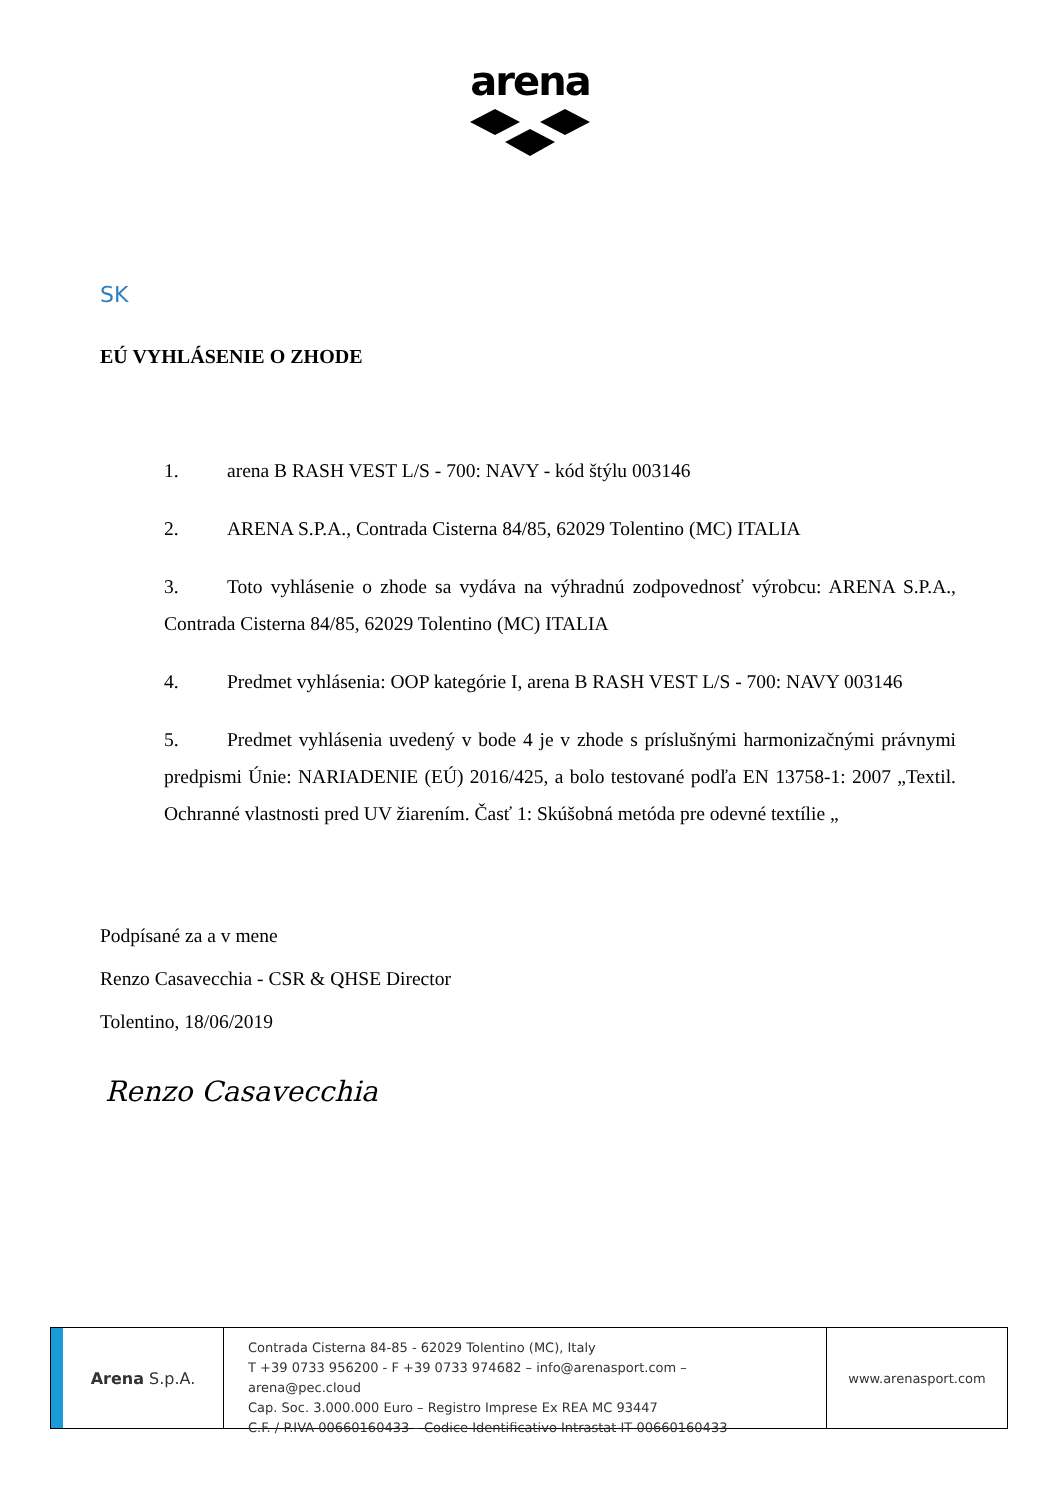arena
SK
EÚ VYHLÁSENIE O ZHODE
1. arena B RASH VEST L/S - 700: NAVY - kód štýlu 003146
2. ARENA S.P.A., Contrada Cisterna 84/85, 62029 Tolentino (MC) ITALIA
3. Toto vyhlásenie o zhode sa vydáva na výhradnú zodpovednosť výrobcu: ARENA S.P.A., Contrada Cisterna 84/85, 62029 Tolentino (MC) ITALIA
4. Predmet vyhlásenia: OOP kategórie I, arena B RASH VEST L/S - 700: NAVY 003146
5. Predmet vyhlásenia uvedený v bode 4 je v zhode s príslušnými harmonizačnými právnymi predpismi Únie: NARIADENIE (EÚ) 2016/425, a bolo testované podľa EN 13758-1: 2007 „Textil. Ochranné vlastnosti pred UV žiarením. Časť 1: Skúšobná metóda pre odevné textílie „
Podpísané za a v mene
Renzo Casavecchia - CSR & QHSE Director
Tolentino, 18/06/2019
Renzo Casavecchia
Arena S.p.A.
Contrada Cisterna 84-85 - 62029 Tolentino (MC), Italy
T +39 0733 956200 - F +39 0733 974682 – info@arenasport.com – arena@pec.cloud
Cap. Soc. 3.000.000 Euro – Registro Imprese Ex REA MC 93447
C.F. / P.IVA 00660160433 – Codice Identificativo Intrastat IT 00660160433
www.arenasport.com